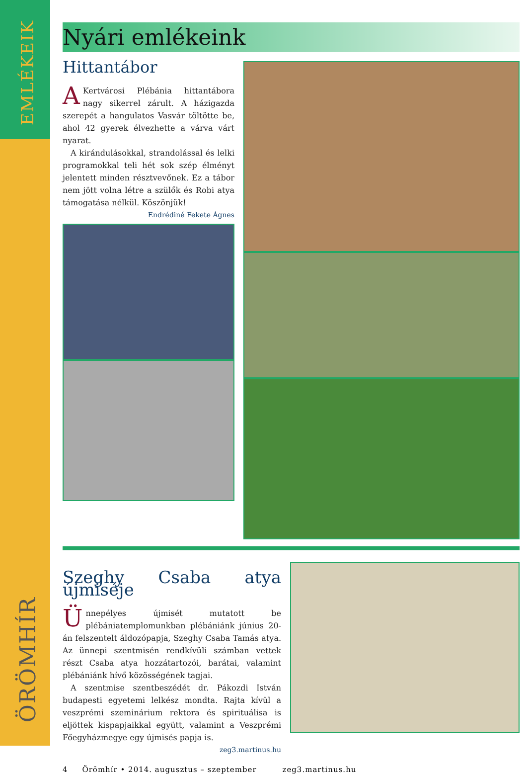EMLÉKEIK
ÖRÖMHÍR
Nyári emlékeink
Hittantábor
AKertvárosi Plébánia hittantábora nagy sikerrel zárult. A házigazda szerepét a hangulatos Vasvár töltötte be, ahol 42 gyerek élvezhette a várva várt nyarat.
A kirándulásokkal, strandolással és lelki programokkal teli hét sok szép élményt jelentett minden résztvevőnek. Ez a tábor nem jött volna létre a szülők és Robi atya támogatása nélkül. Köszönjük! Endrédiné Fekete Ágnes
Szeghy Csaba atya újmiséje
Ünnepélyes újmisét mutatott be plébániatemplomunkban plébániánk június 20-án felszentelt áldozópapja, Szeghy Csaba Tamás atya. Az ünnepi szentmisén rendkívüli számban vettek részt Csaba atya hozzátartozói, barátai, valamint plébániánk hívő közösségének tagjai.
A szentmise szentbeszédét dr. Pákozdi István budapesti egyetemi lelkész mondta. Rajta kívül a veszprémi szeminárium rektora és spirituálisa is eljöttek kispapjaikkal együtt, valamint a Veszprémi Főegyházmegye egy újmisés papja is. zeg3.martinus.hu
4 Örömhír • 2014. augusztus – szeptember zeg3.martinus.hu